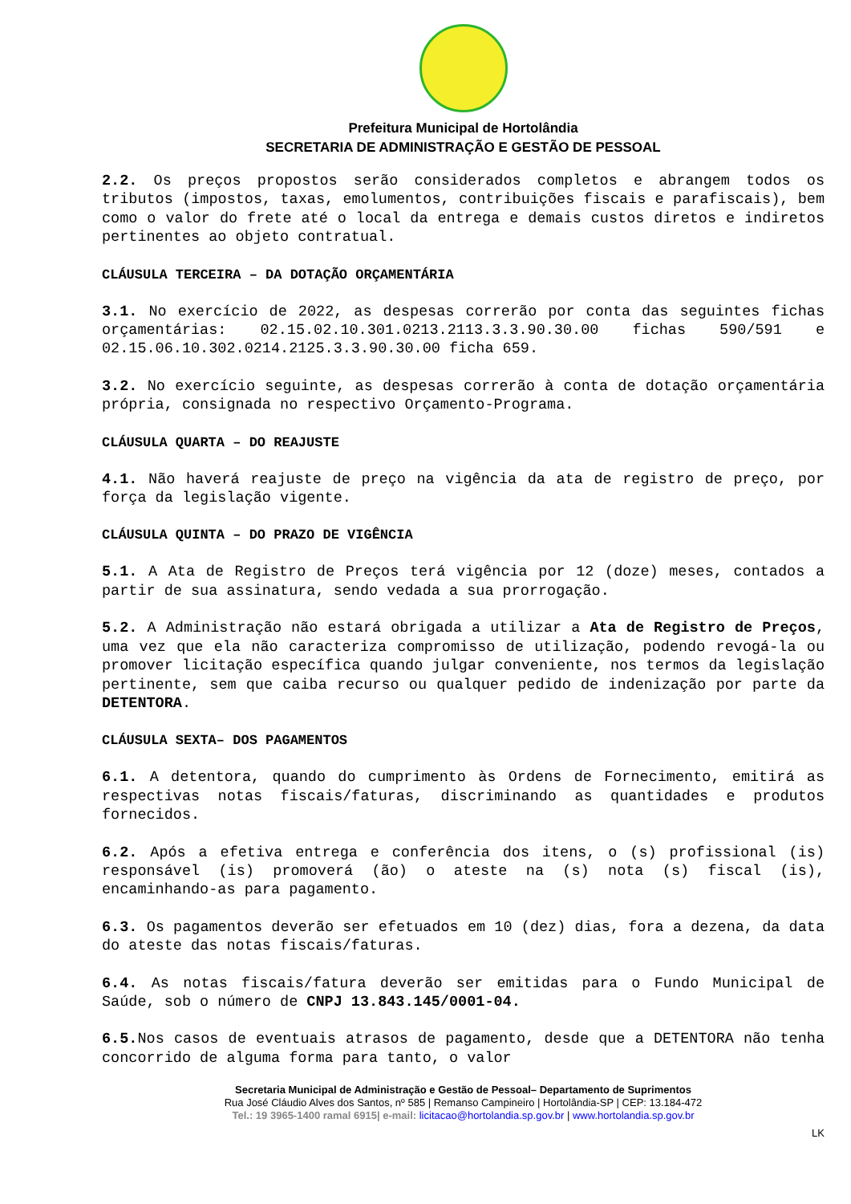Prefeitura Municipal de Hortolândia
SECRETARIA DE ADMINISTRAÇÃO E GESTÃO DE PESSOAL
2.2. Os preços propostos serão considerados completos e abrangem todos os tributos (impostos, taxas, emolumentos, contribuições fiscais e parafiscais), bem como o valor do frete até o local da entrega e demais custos diretos e indiretos pertinentes ao objeto contratual.
CLÁUSULA TERCEIRA – DA DOTAÇÃO ORÇAMENTÁRIA
3.1. No exercício de 2022, as despesas correrão por conta das seguintes fichas orçamentárias: 02.15.02.10.301.0213.2113.3.3.90.30.00 fichas 590/591 e 02.15.06.10.302.0214.2125.3.3.90.30.00 ficha 659.
3.2. No exercício seguinte, as despesas correrão à conta de dotação orçamentária própria, consignada no respectivo Orçamento-Programa.
CLÁUSULA QUARTA – DO REAJUSTE
4.1. Não haverá reajuste de preço na vigência da ata de registro de preço, por força da legislação vigente.
CLÁUSULA QUINTA – DO PRAZO DE VIGÊNCIA
5.1. A Ata de Registro de Preços terá vigência por 12 (doze) meses, contados a partir de sua assinatura, sendo vedada a sua prorrogação.
5.2. A Administração não estará obrigada a utilizar a Ata de Registro de Preços, uma vez que ela não caracteriza compromisso de utilização, podendo revogá-la ou promover licitação específica quando julgar conveniente, nos termos da legislação pertinente, sem que caiba recurso ou qualquer pedido de indenização por parte da DETENTORA.
CLÁUSULA SEXTA– DOS PAGAMENTOS
6.1. A detentora, quando do cumprimento às Ordens de Fornecimento, emitirá as respectivas notas fiscais/faturas, discriminando as quantidades e produtos fornecidos.
6.2. Após a efetiva entrega e conferência dos itens, o (s) profissional (is) responsável (is) promoverá (ão) o ateste na (s) nota (s) fiscal (is), encaminhando-as para pagamento.
6.3. Os pagamentos deverão ser efetuados em 10 (dez) dias, fora a dezena, da data do ateste das notas fiscais/faturas.
6.4. As notas fiscais/fatura deverão ser emitidas para o Fundo Municipal de Saúde, sob o número de CNPJ 13.843.145/0001-04.
6.5. Nos casos de eventuais atrasos de pagamento, desde que a DETENTORA não tenha concorrido de alguma forma para tanto, o valor
Secretaria Municipal de Administração e Gestão de Pessoal– Departamento de Suprimentos
Rua José Cláudio Alves dos Santos, nº 585 | Remanso Campineiro | Hortolândia-SP | CEP: 13.184-472
Tel.: 19 3965-1400 ramal 6915| e-mail: licitacao@hortolandia.sp.gov.br | www.hortolandia.sp.gov.br
LK